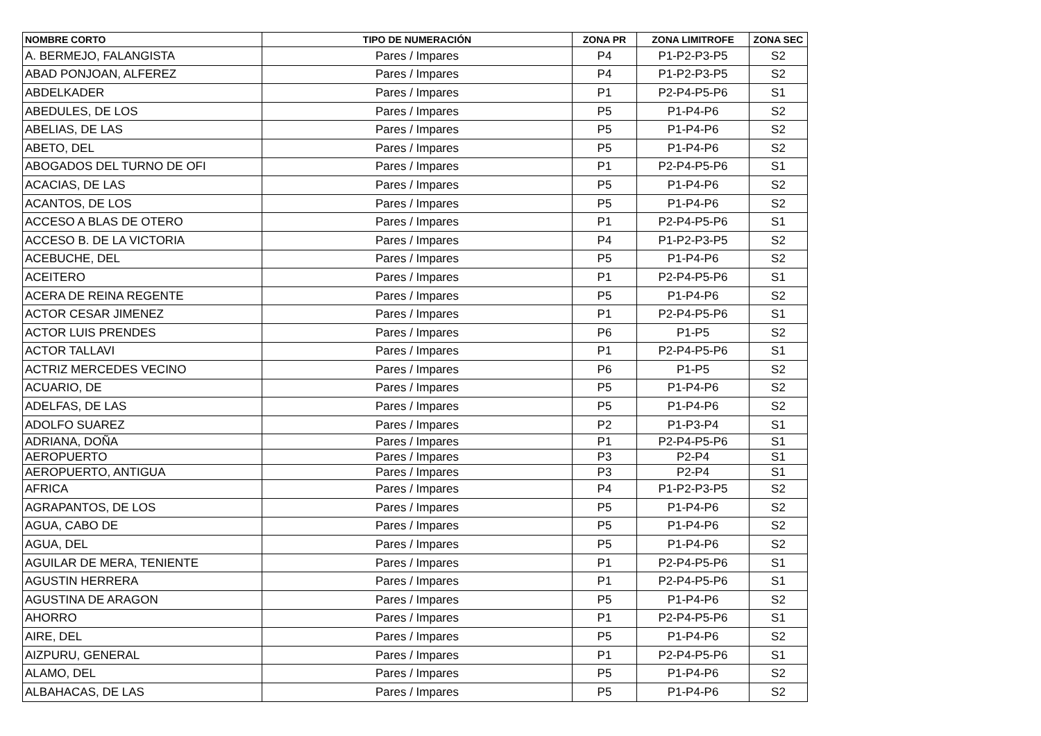| NOMBRE CORTO | TIPO DE NUMERACIÓN | ZONA PR | ZONA LIMITROFE | ZONA SEC |
| --- | --- | --- | --- | --- |
| A. BERMEJO, FALANGISTA | Pares / Impares | P4 | P1-P2-P3-P5 | S2 |
| ABAD PONJOAN, ALFEREZ | Pares / Impares | P4 | P1-P2-P3-P5 | S2 |
| ABDELKADER | Pares / Impares | P1 | P2-P4-P5-P6 | S1 |
| ABEDULES, DE LOS | Pares / Impares | P5 | P1-P4-P6 | S2 |
| ABELIAS, DE LAS | Pares / Impares | P5 | P1-P4-P6 | S2 |
| ABETO, DEL | Pares / Impares | P5 | P1-P4-P6 | S2 |
| ABOGADOS DEL TURNO DE OFI | Pares / Impares | P1 | P2-P4-P5-P6 | S1 |
| ACACIAS, DE LAS | Pares / Impares | P5 | P1-P4-P6 | S2 |
| ACANTOS, DE LOS | Pares / Impares | P5 | P1-P4-P6 | S2 |
| ACCESO A BLAS DE OTERO | Pares / Impares | P1 | P2-P4-P5-P6 | S1 |
| ACCESO B. DE LA VICTORIA | Pares / Impares | P4 | P1-P2-P3-P5 | S2 |
| ACEBUCHE, DEL | Pares / Impares | P5 | P1-P4-P6 | S2 |
| ACEITERO | Pares / Impares | P1 | P2-P4-P5-P6 | S1 |
| ACERA DE REINA REGENTE | Pares / Impares | P5 | P1-P4-P6 | S2 |
| ACTOR CESAR JIMENEZ | Pares / Impares | P1 | P2-P4-P5-P6 | S1 |
| ACTOR LUIS PRENDES | Pares / Impares | P6 | P1-P5 | S2 |
| ACTOR TALLAVI | Pares / Impares | P1 | P2-P4-P5-P6 | S1 |
| ACTRIZ MERCEDES VECINO | Pares / Impares | P6 | P1-P5 | S2 |
| ACUARIO, DE | Pares / Impares | P5 | P1-P4-P6 | S2 |
| ADELFAS, DE LAS | Pares / Impares | P5 | P1-P4-P6 | S2 |
| ADOLFO SUAREZ | Pares / Impares | P2 | P1-P3-P4 | S1 |
| ADRIANA, DOÑA | Pares / Impares | P1 | P2-P4-P5-P6 | S1 |
| AEROPUERTO | Pares / Impares | P3 | P2-P4 | S1 |
| AEROPUERTO, ANTIGUA | Pares / Impares | P3 | P2-P4 | S1 |
| AFRICA | Pares / Impares | P4 | P1-P2-P3-P5 | S2 |
| AGRAPANTOS, DE LOS | Pares / Impares | P5 | P1-P4-P6 | S2 |
| AGUA, CABO DE | Pares / Impares | P5 | P1-P4-P6 | S2 |
| AGUA, DEL | Pares / Impares | P5 | P1-P4-P6 | S2 |
| AGUILAR DE MERA, TENIENTE | Pares / Impares | P1 | P2-P4-P5-P6 | S1 |
| AGUSTIN HERRERA | Pares / Impares | P1 | P2-P4-P5-P6 | S1 |
| AGUSTINA DE ARAGON | Pares / Impares | P5 | P1-P4-P6 | S2 |
| AHORRO | Pares / Impares | P1 | P2-P4-P5-P6 | S1 |
| AIRE, DEL | Pares / Impares | P5 | P1-P4-P6 | S2 |
| AIZPURU, GENERAL | Pares / Impares | P1 | P2-P4-P5-P6 | S1 |
| ALAMO, DEL | Pares / Impares | P5 | P1-P4-P6 | S2 |
| ALBAHACAS, DE LAS | Pares / Impares | P5 | P1-P4-P6 | S2 |